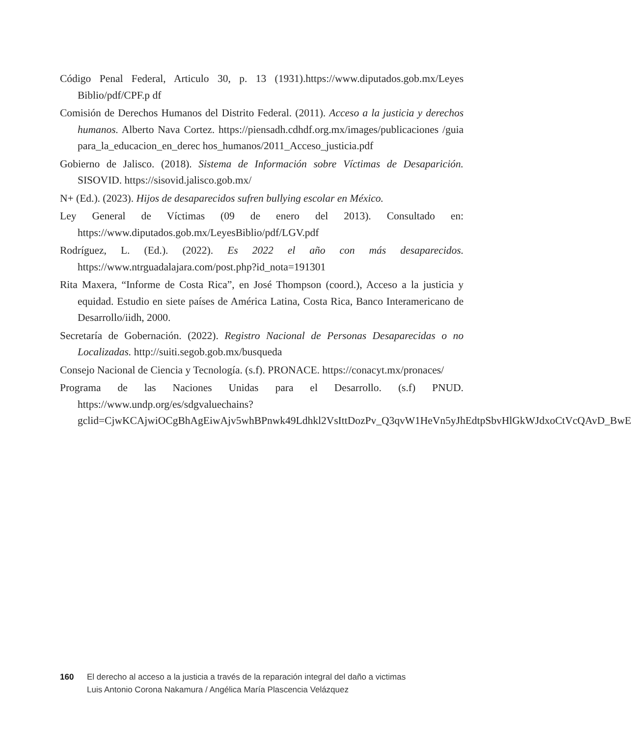Código Penal Federal, Articulo 30, p. 13 (1931).https://www.diputados.gob.mx/Leyes Biblio/pdf/CPF.p df
Comisión de Derechos Humanos del Distrito Federal. (2011). Acceso a la justicia y derechos humanos. Alberto Nava Cortez. https://piensadh.cdhdf.org.mx/images/publicaciones /guia para_la_educacion_en_derec hos_humanos/2011_Acceso_justicia.pdf
Gobierno de Jalisco. (2018). Sistema de Información sobre Víctimas de Desaparición. SISOVID. https://sisovid.jalisco.gob.mx/
N+ (Ed.). (2023). Hijos de desaparecidos sufren bullying escolar en México.
Ley General de Víctimas (09 de enero del 2013). Consultado en: https://www.diputados.gob.mx/LeyesBiblio/pdf/LGV.pdf
Rodríguez, L. (Ed.). (2022). Es 2022 el año con más desaparecidos. https://www.ntrguadalajara.com/post.php?id_nota=191301
Rita Maxera, “Informe de Costa Rica”, en José Thompson (coord.), Acceso a la justicia y equidad. Estudio en siete países de América Latina, Costa Rica, Banco Interamericano de Desarrollo/iidh, 2000.
Secretaría de Gobernación. (2022). Registro Nacional de Personas Desaparecidas o no Localizadas. http://suiti.segob.gob.mx/busqueda
Consejo Nacional de Ciencia y Tecnología. (s.f). PRONACE. https://conacyt.mx/pronaces/
Programa de las Naciones Unidas para el Desarrollo. (s.f) PNUD. https://www.undp.org/es/sdgvaluechains?gclid=CjwKCAjwiOCgBhAgEiwAjv5whBPnwk49Ldhkl2VsIttDozPv_Q3qvW1HeVn5yJhEdtpSbvHlGkWJdxoCtVcQAvD_BwE
160 El derecho al acceso a la justicia a través de la reparación integral del daño a victimas
Luis Antonio Corona Nakamura / Angélica María Plascencia Velázquez